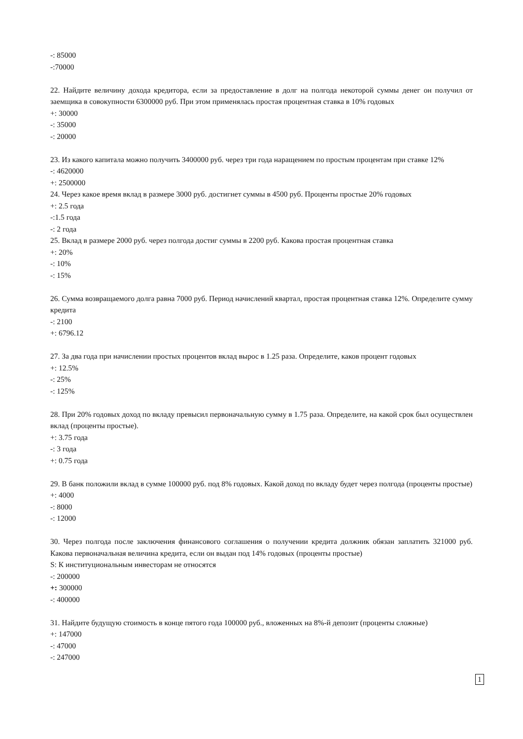-: 85000
-:70000
22. Найдите величину дохода кредитора, если за предоставление в долг на полгода некоторой суммы денег он получил от заемщика в совокупности 6300000 руб. При этом применялась простая процентная ставка в 10% годовых
+: 30000
-: 35000
-: 20000
23. Из какого капитала можно получить 3400000 руб. через три года наращением по простым процентам при ставке 12%
-: 4620000
+: 2500000
24. Через какое время вклад в размере 3000 руб. достигнет суммы в 4500 руб. Проценты простые 20% годовых
+: 2.5 года
-:1.5 года
-: 2 года
25. Вклад в размере 2000 руб. через полгода достиг суммы в 2200 руб. Какова простая процентная ставка
+: 20%
-: 10%
-: 15%
26. Сумма возвращаемого долга равна 7000 руб. Период начислений квартал, простая процентная ставка 12%. Определите сумму кредита
-: 2100
+: 6796.12
27. За два года при начислении простых процентов вклад вырос в 1.25 раза. Определите, каков процент годовых
+: 12.5%
-: 25%
-: 125%
28. При 20% годовых доход по вкладу превысил первоначальную сумму в 1.75 раза. Определите, на какой срок был осуществлен вклад (проценты простые).
+: 3.75 года
-: 3 года
+: 0.75 года
29. В банк положили вклад в сумме 100000 руб. под 8% годовых. Какой доход по вкладу будет через полгода (проценты простые)
+: 4000
-: 8000
-: 12000
30. Через полгода после заключения финансового соглашения о получении кредита должник обязан заплатить 321000 руб. Какова первоначальная величина кредита, если он выдан под 14% годовых (проценты простые)
S: К институциональным инвесторам не относятся
-: 200000
+: 300000
-: 400000
31. Найдите будущую стоимость в конце пятого года 100000 руб., вложенных на 8%-й депозит (проценты сложные)
+: 147000
-: 47000
-: 247000
1